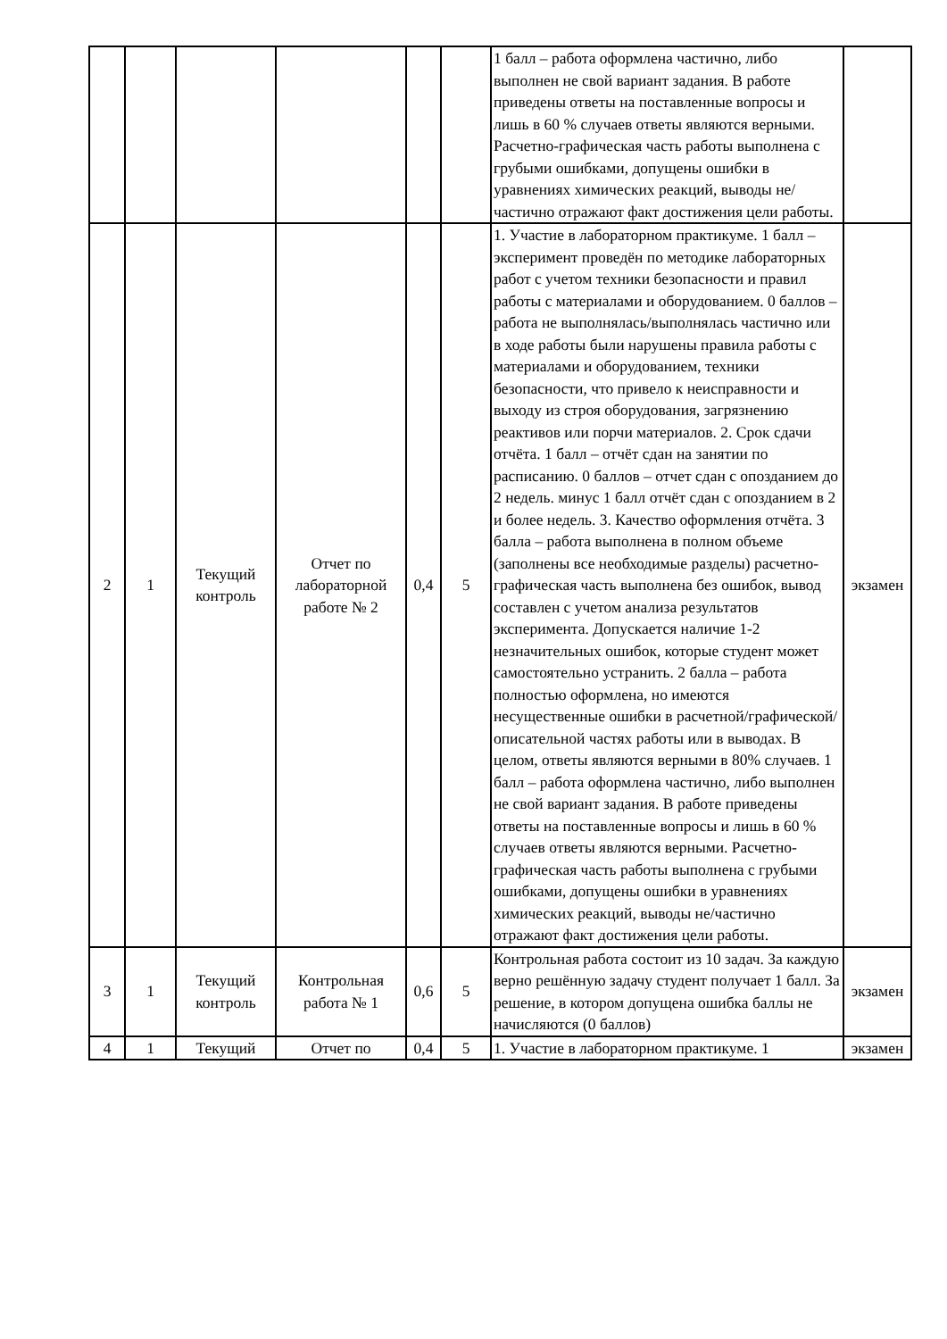| | | | | | | 1 балл – работа оформлена частично, либо выполнен не свой вариант задания. В работе приведены ответы на поставленные вопросы и лишь в 60 % случаев ответы являются верными. Расчетно-графическая часть работы выполнена с грубыми ошибками, допущены ошибки в уравнениях химических реакций, выводы не/частично отражают факт достижения цели работы. | |
| 2 | 1 | Текущий контроль | Отчет по лабораторной работе № 2 | 0,4 | 5 | 1. Участие в лабораторном практикуме. 1 балл – эксперимент проведён по методике лабораторных работ с учетом техники безопасности и правил работы с материалами и оборудованием. 0 баллов – работа не выполнялась/выполнялась частично или в ходе работы были нарушены правила работы с материалами и оборудованием, техники безопасности, что привело к неисправности и выходу из строя оборудования, загрязнению реактивов или порчи материалов. 2. Срок сдачи отчёта. 1 балл – отчёт сдан на занятии по расписанию. 0 баллов – отчет сдан с опозданием до 2 недель. минус 1 балл отчёт сдан с опозданием в 2 и более недель. 3. Качество оформления отчёта. 3 балла – работа выполнена в полном объеме (заполнены все необходимые разделы) расчетно-графическая часть выполнена без ошибок, вывод составлен с учетом анализа результатов эксперимента. Допускается наличие 1-2 незначительных ошибок, которые студент может самостоятельно устранить. 2 балла – работа полностью оформлена, но имеются несущественные ошибки в расчетной/графической/описательной частях работы или в выводах. В целом, ответы являются верными в 80% случаев. 1 балл – работа оформлена частично, либо выполнен не свой вариант задания. В работе приведены ответы на поставленные вопросы и лишь в 60 % случаев ответы являются верными. Расчетно-графическая часть работы выполнена с грубыми ошибками, допущены ошибки в уравнениях химических реакций, выводы не/частично отражают факт достижения цели работы. | экзамен |
| 3 | 1 | Текущий контроль | Контрольная работа № 1 | 0,6 | 5 | Контрольная работа состоит из 10 задач. За каждую верно решённую задачу студент получает 1 балл. За решение, в котором допущена ошибка баллы не начисляются (0 баллов) | экзамен |
| 4 | 1 | Текущий | Отчет по | 0,4 | 5 | 1. Участие в лабораторном практикуме. 1 | экзамен |